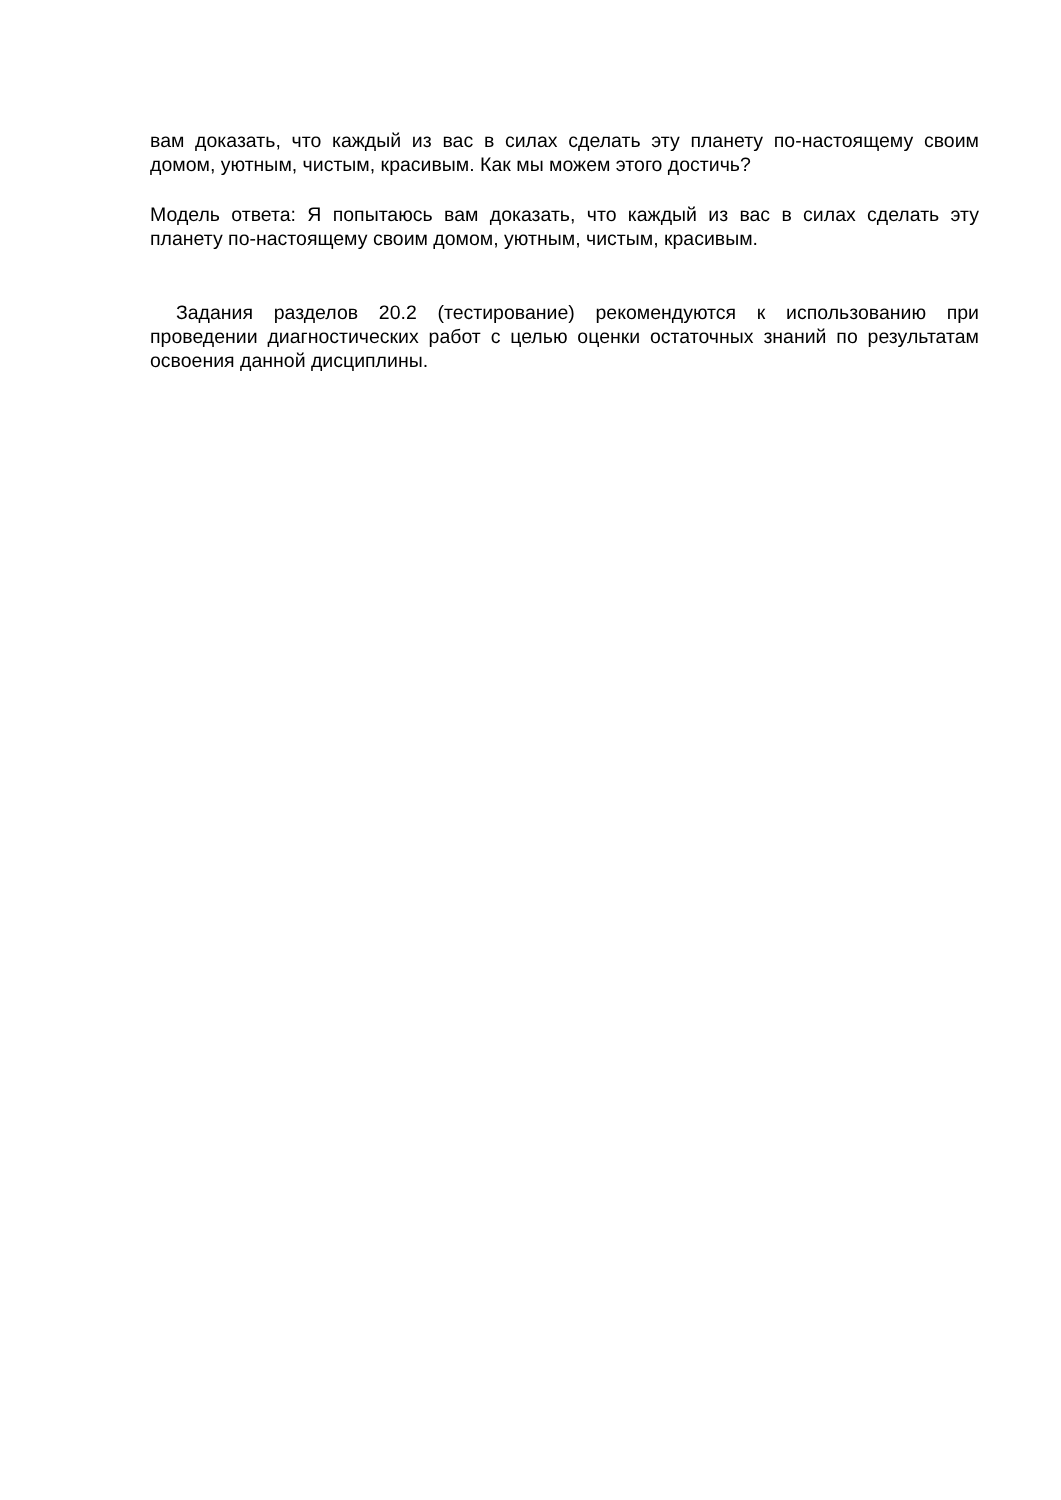вам доказать, что каждый из вас в силах сделать эту планету по-настоящему своим домом, уютным, чистым, красивым. Как мы можем этого достичь?
Модель ответа: Я попытаюсь вам доказать, что каждый из вас в силах сделать эту планету по-настоящему своим домом, уютным, чистым, красивым.
Задания разделов 20.2 (тестирование) рекомендуются к использованию при проведении диагностических работ с целью оценки остаточных знаний по результатам освоения данной дисциплины.